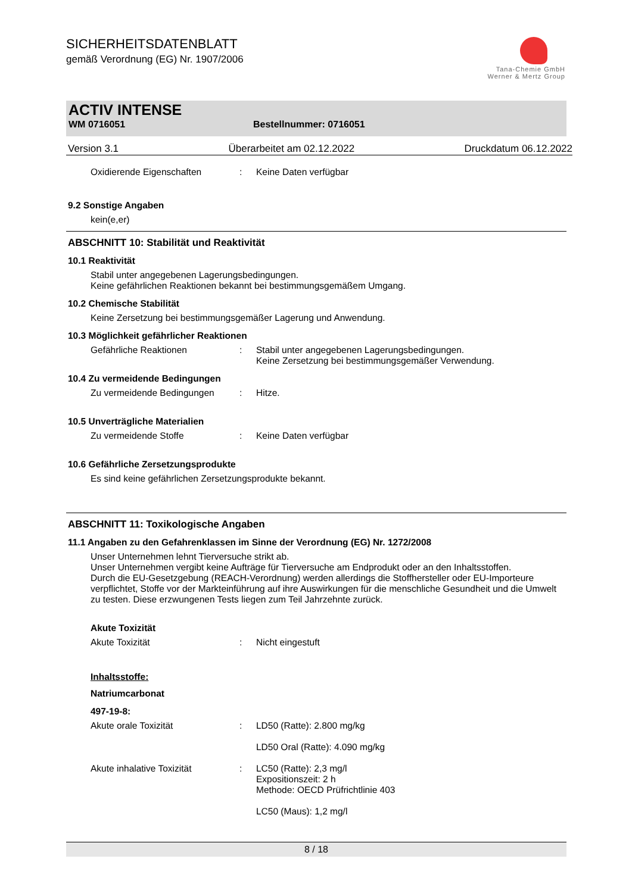SICHERHEITSDATENBLATT
gemäß Verordnung (EG) Nr. 1907/2006
Tana-Chemie GmbH
Werner & Mertz Group
ACTIV INTENSE
WM 0716051 Bestellnummer: 0716051
Version 3.1 Überarbeitet am 02.12.2022 Druckdatum 06.12.2022
Oxidierende Eigenschaften: Keine Daten verfügbar
9.2 Sonstige Angaben
kein(e,er)
ABSCHNITT 10: Stabilität und Reaktivität
10.1 Reaktivität
Stabil unter angegebenen Lagerungsbedingungen.
Keine gefährlichen Reaktionen bekannt bei bestimmungsgemäßem Umgang.
10.2 Chemische Stabilität
Keine Zersetzung bei bestimmungsgemäßer Lagerung und Anwendung.
10.3 Möglichkeit gefährlicher Reaktionen
Gefährliche Reaktionen: Stabil unter angegebenen Lagerungsbedingungen.
Keine Zersetzung bei bestimmungsgemäßer Verwendung.
10.4 Zu vermeidende Bedingungen
Zu vermeidende Bedingungen: Hitze.
10.5 Unverträgliche Materialien
Zu vermeidende Stoffe: Keine Daten verfügbar
10.6 Gefährliche Zersetzungsprodukte
Es sind keine gefährlichen Zersetzungsprodukte bekannt.
ABSCHNITT 11: Toxikologische Angaben
11.1 Angaben zu den Gefahrenklassen im Sinne der Verordnung (EG) Nr. 1272/2008
Unser Unternehmen lehnt Tierversuche strikt ab.
Unser Unternehmen vergibt keine Aufträge für Tierversuche am Endprodukt oder an den Inhaltsstoffen.
Durch die EU-Gesetzgebung (REACH-Verordnung) werden allerdings die Stoffhersteller oder EU-Importeure verpflichtet, Stoffe vor der Markteinführung auf ihre Auswirkungen für die menschliche Gesundheit und die Umwelt zu testen. Diese erzwungenen Tests liegen zum Teil Jahrzehnte zurück.
Akute Toxizität
Akute Toxizität: Nicht eingestuft
Inhaltsstoffe:
Natriumcarbonat
497-19-8:
Akute orale Toxizität: LD50 (Ratte): 2.800 mg/kg
LD50 Oral (Ratte): 4.090 mg/kg
Akute inhalative Toxizität: LC50 (Ratte): 2,3 mg/l
Expositionszeit: 2 h
Methode: OECD Prüfrichtlinie 403
LC50 (Maus): 1,2 mg/l
8 / 18